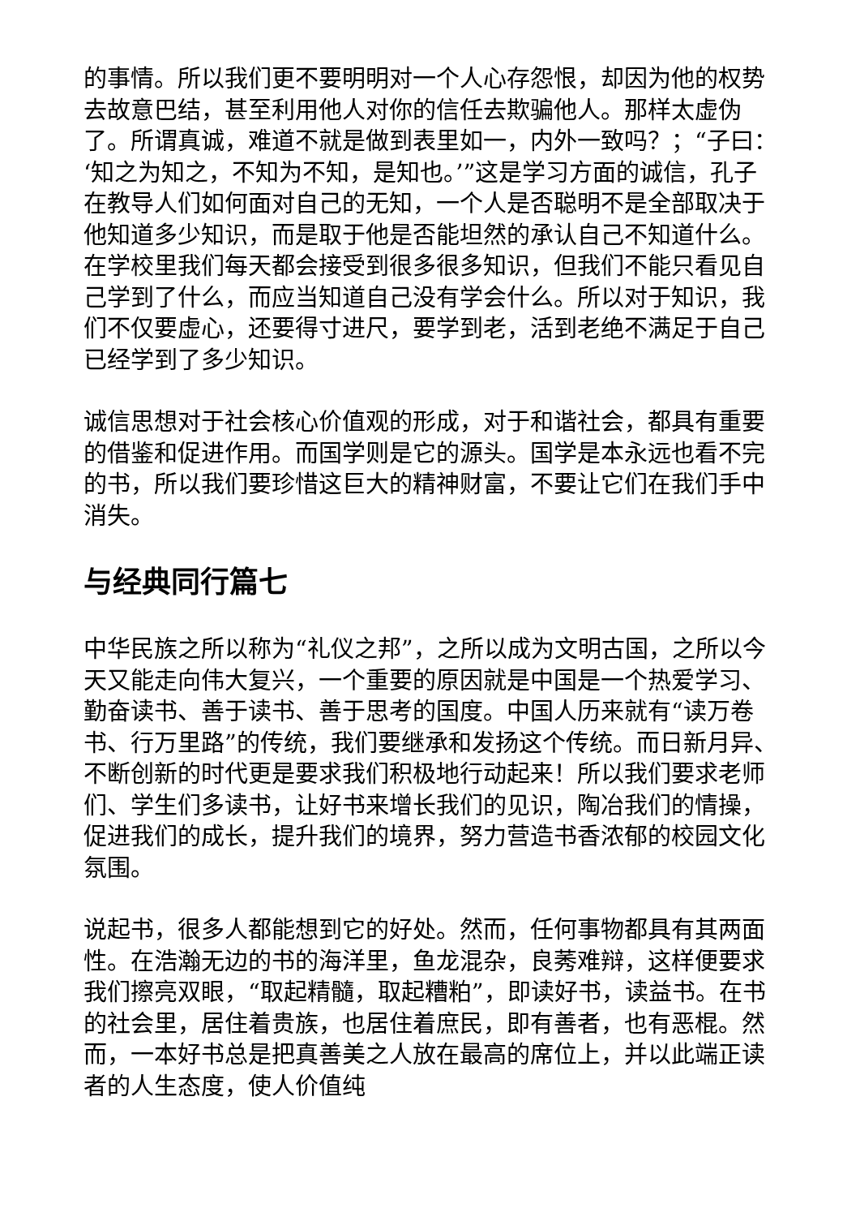的事情。所以我们更不要明明对一个人心存怨恨，却因为他的权势去故意巴结，甚至利用他人对你的信任去欺骗他人。那样太虚伪了。所谓真诚，难道不就是做到表里如一，内外一致吗？；“子曰：‘知之为知之，不知为不知，是知也。’”这是学习方面的诚信，孔子在教导人们如何面对自己的无知，一个人是否聪明不是全部取决于他知道多少知识，而是取于他是否能坦然的承认自己不知道什么。在学校里我们每天都会接受到很多很多知识，但我们不能只看见自己学到了什么，而应当知道自己没有学会什么。所以对于知识，我们不仅要虚心，还要得寸进尺，要学到老，活到老绝不满足于自己已经学到了多少知识。
诚信思想对于社会核心价值观的形成，对于和谐社会，都具有重要的借鉴和促进作用。而国学则是它的源头。国学是本永远也看不完的书，所以我们要珍惜这巨大的精神财富，不要让它们在我们手中消失。
与经典同行篇七
中华民族之所以称为“礼仪之邦”，之所以成为文明古国，之所以今天又能走向伟大复兴，一个重要的原因就是中国是一个热爱学习、勤奋读书、善于读书、善于思考的国度。中国人历来就有“读万卷书、行万里路”的传统，我们要继承和发扬这个传统。而日新月异、不断创新的时代更是要求我们积极地行动起来！所以我们要求老师们、学生们多读书，让好书来增长我们的见识，陶冶我们的情操，促进我们的成长，提升我们的境界，努力营造书香浓郁的校园文化氛围。
说起书，很多人都能想到它的好处。然而，任何事物都具有其两面性。在浩瀚无边的书的海洋里，鱼龙混杂，良莠难辩，这样便要求我们擦亮双眼，“取起精髓，取起糟粕”，即读好书，读益书。在书的社会里，居住着贵族，也居住着庶民，即有善者，也有恶棍。然而，一本好书总是把真善美之人放在最高的席位上，并以此端正读者的人生态度，使人价值纯